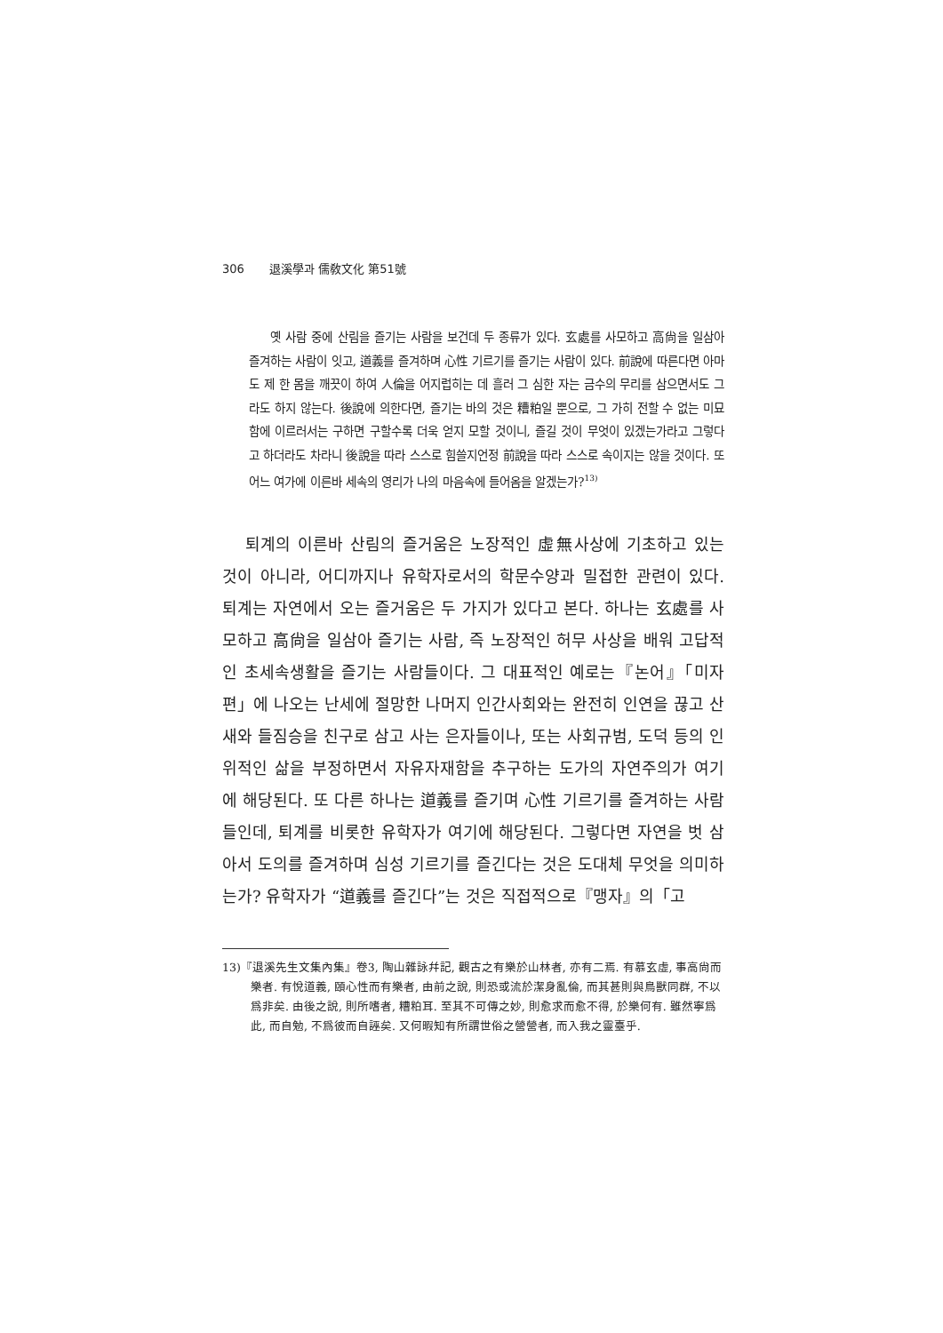306 退溪學과 儒敎文化 第51號
옛 사람 중에 산림을 즐기는 사람을 보건데 두 종류가 있다. 玄處를 사모하고 高尙을 일삼아 즐겨하는 사람이 잇고, 道義를 즐겨하며 心性 기르기를 즐기는 사람이 있다. 前說에 따른다면 아마도 제 한 몸을 깨끗이 하여 人倫을 어지럽히는 데 흘러 그 심한 자는 금수의 무리를 삼으면서도 그라도 하지 않는다. 後說에 의한다면, 즐기는 바의 것은 糟粕일 뿐으로, 그 가히 전할 수 없는 미묘함에 이르러서는 구하면 구할수록 더욱 얻지 모할 것이니, 즐길 것이 무엇이 있겠는가라고 그렇다고 하더라도 차라니 後說을 따라 스스로 힘쓸지언정 前說을 따라 스스로 속이지는 않을 것이다. 또 어느 여가에 이른바 세속의 영리가 나의 마음속에 들어옴을 알겠는가?<sup>13)</sup>
퇴계의 이른바 산림의 즐거움은 노장적인 虛無사상에 기초하고 있는 것이 아니라, 어디까지나 유학자로서의 학문수양과 밀접한 관련이 있다. 퇴계는 자연에서 오는 즐거움은 두 가지가 있다고 본다. 하나는 玄處를 사모하고 高尙을 일삼아 즐기는 사람, 즉 노장적인 허무 사상을 배워 고답적인 초세속생활을 즐기는 사람들이다. 그 대표적인 예로는『논어』「미자편」에 나오는 난세에 절망한 나머지 인간사회와는 완전히 인연을 끊고 산새와 들짐승을 친구로 삼고 사는 은자들이나, 또는 사회규범, 도덕 등의 인위적인 삶을 부정하면서 자유자재함을 추구하는 도가의 자연주의가 여기에 해당된다. 또 다른 하나는 道義를 즐기며 心性 기르기를 즐겨하는 사람들인데, 퇴계를 비롯한 유학자가 여기에 해당된다. 그렇다면 자연을 벗 삼아서 도의를 즐겨하며 심성 기르기를 즐긴다는 것은 도대체 무엇을 의미하는가? 유학자가 “道義를 즐긴다”는 것은 직접적으로『맹자』의「고
13)『退溪先生文集內集』卷3, 陶山雜詠幷記, 觀古之有樂於山林者, 亦有二焉. 有慕玄虛, 事高尙而樂者. 有悅道義, 頤心性而有樂者, 由前之說, 則恐或流於潔身亂倫, 而其甚則與鳥獸同群, 不以爲非矣. 由後之說, 則所嗜者, 糟粕耳. 至其不可傳之妙, 則愈求而愈不得, 於樂何有. 雖然寧爲此, 而自勉, 不爲彼而自誣矣. 又何暇知有所謂世俗之營營者, 而入我之靈臺乎.